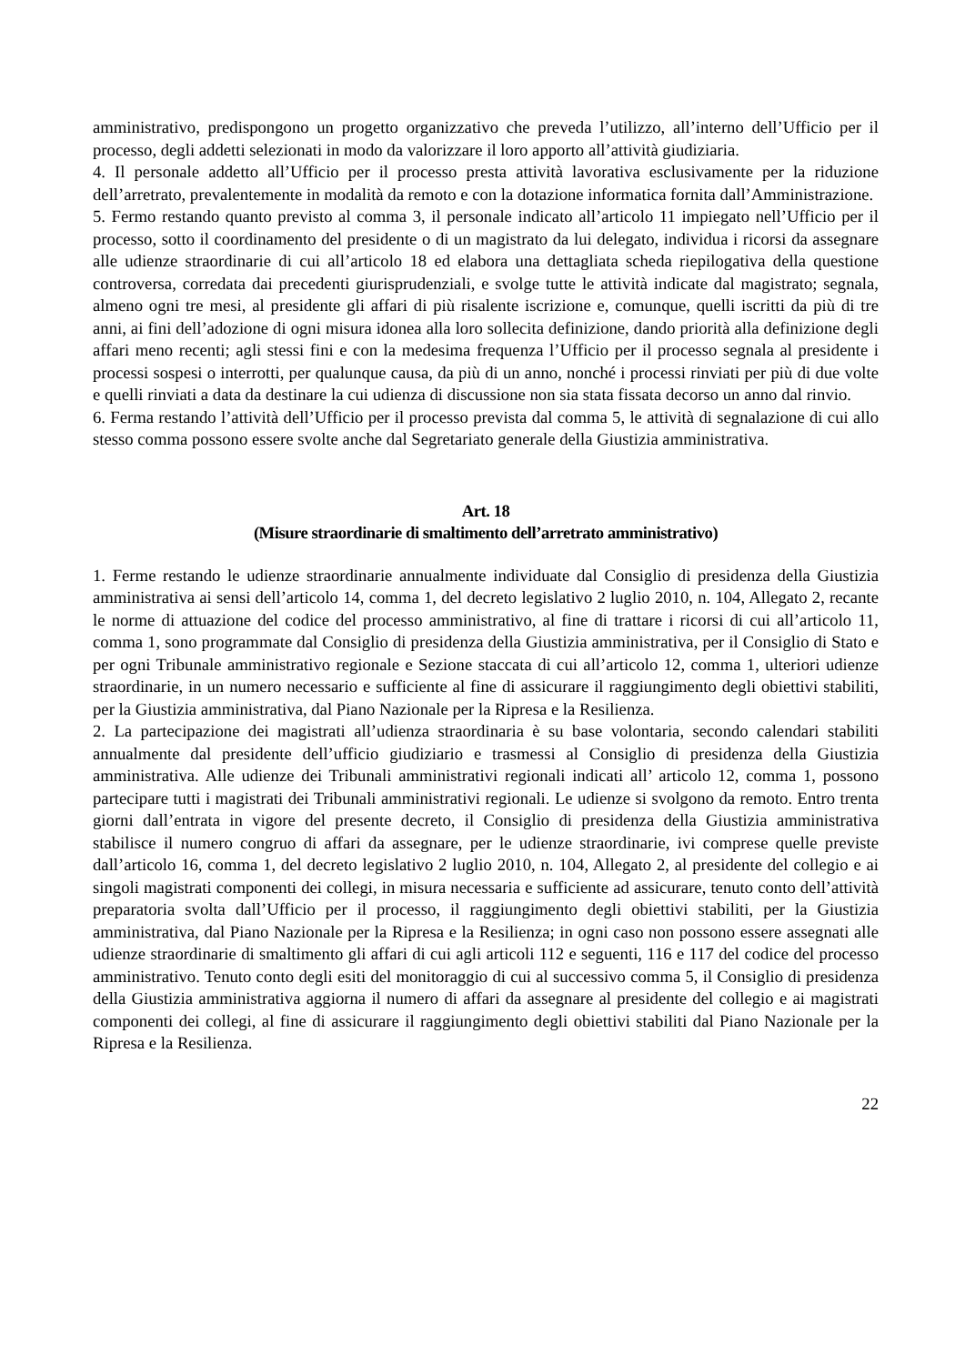amministrativo, predispongono un progetto organizzativo che preveda l’utilizzo, all’interno dell’Ufficio per il processo, degli addetti selezionati in modo da valorizzare il loro apporto all’attività giudiziaria.
4. Il personale addetto all’Ufficio per il processo presta attività lavorativa esclusivamente per la riduzione dell’arretrato, prevalentemente in modalità da remoto e con la dotazione informatica fornita dall’Amministrazione.
5. Fermo restando quanto previsto al comma 3, il personale indicato all’articolo 11 impiegato nell’Ufficio per il processo, sotto il coordinamento del presidente o di un magistrato da lui delegato, individua i ricorsi da assegnare alle udienze straordinarie di cui all’articolo 18 ed elabora una dettagliata scheda riepilogativa della questione controversa, corredata dai precedenti giurisprudenziali, e svolge tutte le attività indicate dal magistrato; segnala, almeno ogni tre mesi, al presidente gli affari di più risalente iscrizione e, comunque, quelli iscritti da più di tre anni, ai fini dell’adozione di ogni misura idonea alla loro sollecita definizione, dando priorità alla definizione degli affari meno recenti; agli stessi fini e con la medesima frequenza l’Ufficio per il processo segnala al presidente i processi sospesi o interrotti, per qualunque causa, da più di un anno, nonché i processi rinviati per più di due volte e quelli rinviati a data da destinare la cui udienza di discussione non sia stata fissata decorso un anno dal rinvio.
6. Ferma restando l’attività dell’Ufficio per il processo prevista dal comma 5, le attività di segnalazione di cui allo stesso comma possono essere svolte anche dal Segretariato generale della Giustizia amministrativa.
Art. 18
(Misure straordinarie di smaltimento dell’arretrato amministrativo)
1. Ferme restando le udienze straordinarie annualmente individuate dal Consiglio di presidenza della Giustizia amministrativa ai sensi dell’articolo 14, comma 1, del decreto legislativo 2 luglio 2010, n. 104, Allegato 2, recante le norme di attuazione del codice del processo amministrativo, al fine di trattare i ricorsi di cui all’articolo 11, comma 1, sono programmate dal Consiglio di presidenza della Giustizia amministrativa, per il Consiglio di Stato e per ogni Tribunale amministrativo regionale e Sezione staccata di cui all’articolo 12, comma 1, ulteriori udienze straordinarie, in un numero necessario e sufficiente al fine di assicurare il raggiungimento degli obiettivi stabiliti, per la Giustizia amministrativa, dal Piano Nazionale per la Ripresa e la Resilienza.
2. La partecipazione dei magistrati all’udienza straordinaria è su base volontaria, secondo calendari stabiliti annualmente dal presidente dell’ufficio giudiziario e trasmessi al Consiglio di presidenza della Giustizia amministrativa. Alle udienze dei Tribunali amministrativi regionali indicati all’ articolo 12, comma 1, possono partecipare tutti i magistrati dei Tribunali amministrativi regionali. Le udienze si svolgono da remoto. Entro trenta giorni dall’entrata in vigore del presente decreto, il Consiglio di presidenza della Giustizia amministrativa stabilisce il numero congruo di affari da assegnare, per le udienze straordinarie, ivi comprese quelle previste dall’articolo 16, comma 1, del decreto legislativo 2 luglio 2010, n. 104, Allegato 2, al presidente del collegio e ai singoli magistrati componenti dei collegi, in misura necessaria e sufficiente ad assicurare, tenuto conto dell’attività preparatoria svolta dall’Ufficio per il processo, il raggiungimento degli obiettivi stabiliti, per la Giustizia amministrativa, dal Piano Nazionale per la Ripresa e la Resilienza; in ogni caso non possono essere assegnati alle udienze straordinarie di smaltimento gli affari di cui agli articoli 112 e seguenti, 116 e 117 del codice del processo amministrativo. Tenuto conto degli esiti del monitoraggio di cui al successivo comma 5, il Consiglio di presidenza della Giustizia amministrativa aggiorna il numero di affari da assegnare al presidente del collegio e ai magistrati componenti dei collegi, al fine di assicurare il raggiungimento degli obiettivi stabiliti dal Piano Nazionale per la Ripresa e la Resilienza.
22